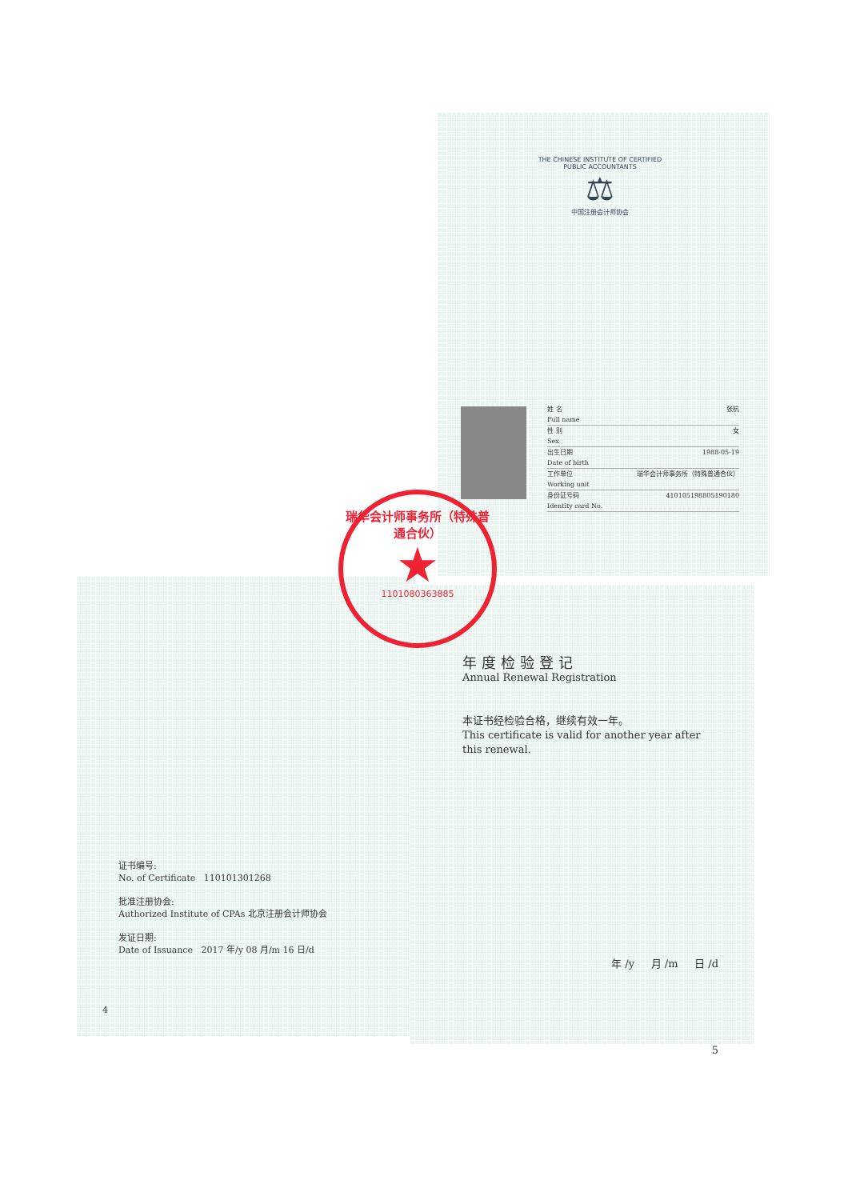THE CHINESE INSTITUTE OF CERTIFIED PUBLIC ACCOUNTANTS
⚖
中国注册会计师协会
姓 名
Full name 张杭
性 别
Sex 女
出生日期
Date of birth 1988-05-19
工作单位
Working unit 瑞华会计师事务所（特殊普通合伙）
身份证号码
Identity card No. 410105198805190180
瑞华会计师事务所（特殊普通合伙）
★
11010803638​85
年度检验登记
Annual Renewal Registration
本证书经检验合格，继续有效一年。
This certificate is valid for another year after this renewal.
年 /y 月 /m 日 /d
5
证书编号:
No. of Certificate 110101301268
批准注册协会:
Authorized Institute of CPAs 北京注册会计师协会
发证日期:
Date of Issuance 2017 年/y 08 月/m 16 日/d
4